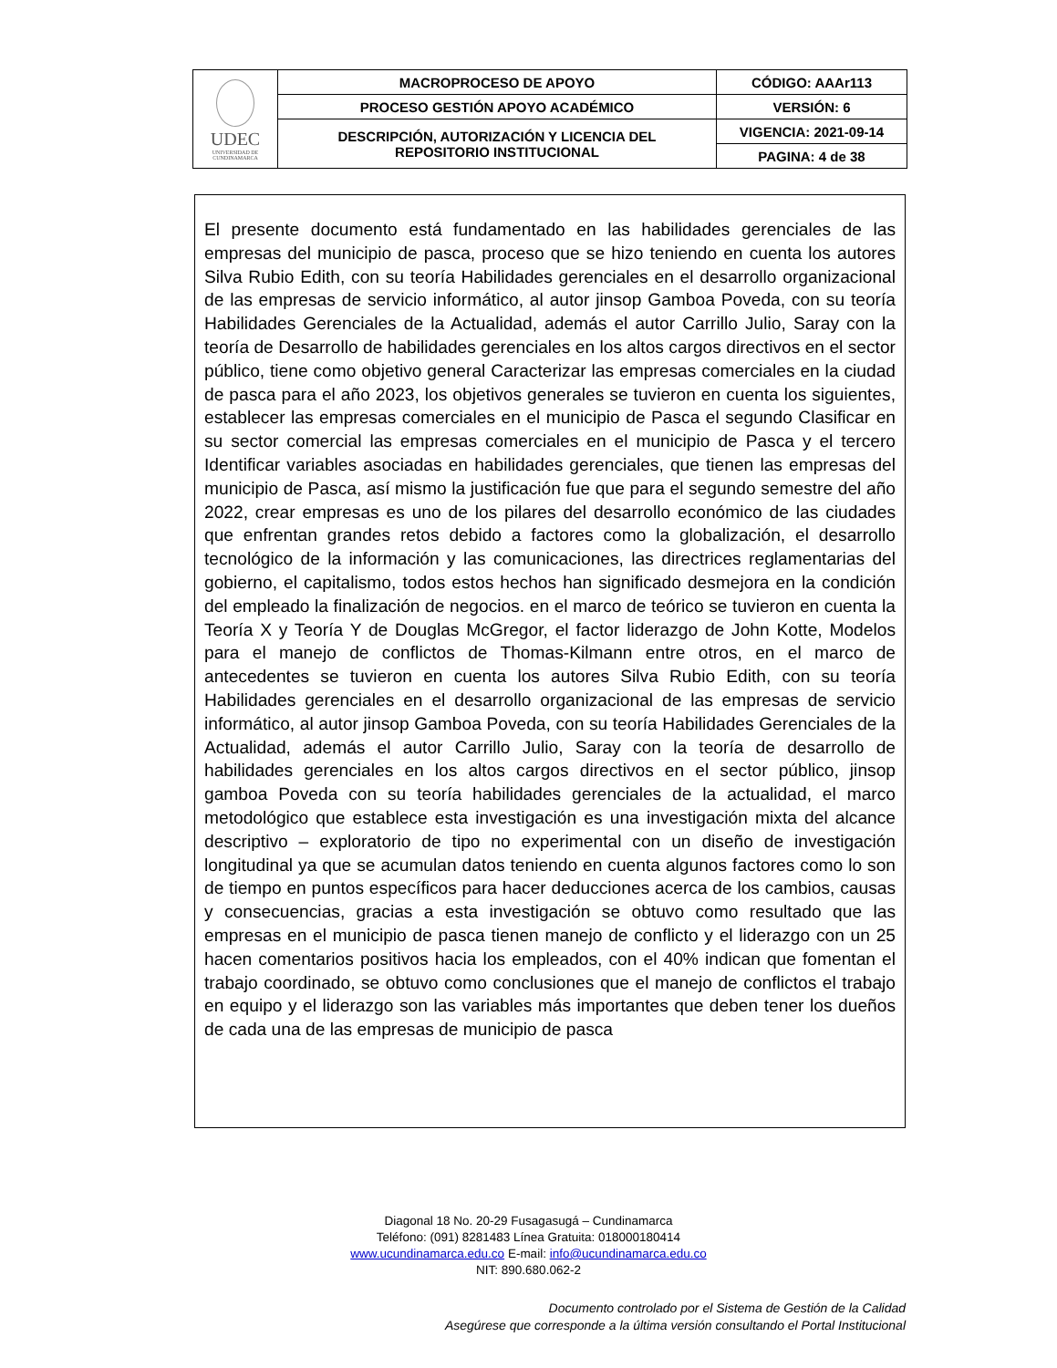| UDEC UNIVERSIDAD DE CUNDINAMARCA | MACROPROCESO DE APOYO | CÓDIGO: AAAr113 |
| | PROCESO GESTIÓN APOYO ACADÉMICO | VERSIÓN: 6 |
| | DESCRIPCIÓN, AUTORIZACIÓN Y LICENCIA DEL REPOSITORIO INSTITUCIONAL | VIGENCIA: 2021-09-14 |
| | | PAGINA: 4 de 38 |
El presente documento está fundamentado en las habilidades gerenciales de las empresas del municipio de pasca, proceso que se hizo teniendo en cuenta los autores Silva Rubio Edith, con su teoría Habilidades gerenciales en el desarrollo organizacional de las empresas de servicio informático, al autor jinsop Gamboa Poveda, con su teoría Habilidades Gerenciales de la Actualidad, además el autor Carrillo Julio, Saray con la teoría de Desarrollo de habilidades gerenciales en los altos cargos directivos en el sector público, tiene como objetivo general Caracterizar las empresas comerciales en la ciudad de pasca para el año 2023, los objetivos generales se tuvieron en cuenta los siguientes, establecer las empresas comerciales en el municipio de Pasca el segundo Clasificar en su sector comercial las empresas comerciales en el municipio de Pasca y el tercero Identificar variables asociadas en habilidades gerenciales, que tienen las empresas del municipio de Pasca, así mismo la justificación fue que para el segundo semestre del año 2022, crear empresas es uno de los pilares del desarrollo económico de las ciudades que enfrentan grandes retos debido a factores como la globalización, el desarrollo tecnológico de la información y las comunicaciones, las directrices reglamentarias del gobierno, el capitalismo, todos estos hechos han significado desmejora en la condición del empleado la finalización de negocios. en el marco de teórico se tuvieron en cuenta la Teoría X y Teoría Y de Douglas McGregor, el factor liderazgo de John Kotte, Modelos para el manejo de conflictos de Thomas-Kilmann entre otros, en el marco de antecedentes se tuvieron en cuenta los autores Silva Rubio Edith, con su teoría Habilidades gerenciales en el desarrollo organizacional de las empresas de servicio informático, al autor jinsop Gamboa Poveda, con su teoría Habilidades Gerenciales de la Actualidad, además el autor Carrillo Julio, Saray con la teoría de desarrollo de habilidades gerenciales en los altos cargos directivos en el sector público, jinsop gamboa Poveda con su teoría habilidades gerenciales de la actualidad, el marco metodológico que establece esta investigación es una investigación mixta del alcance descriptivo – exploratorio de tipo no experimental con un diseño de investigación longitudinal ya que se acumulan datos teniendo en cuenta algunos factores como lo son de tiempo en puntos específicos para hacer deducciones acerca de los cambios, causas y consecuencias, gracias a esta investigación se obtuvo como resultado que las empresas en el municipio de pasca tienen manejo de conflicto y el liderazgo con un 25 hacen comentarios positivos hacia los empleados, con el 40% indican que fomentan el trabajo coordinado, se obtuvo como conclusiones que el manejo de conflictos el trabajo en equipo y el liderazgo son las variables más importantes que deben tener los dueños de cada una de las empresas de municipio de pasca
Diagonal 18 No. 20-29 Fusagasugá – Cundinamarca
Teléfono: (091) 8281483 Línea Gratuita: 018000180414
www.ucundinamarca.edu.co E-mail: info@ucundinamarca.edu.co
NIT: 890.680.062-2
Documento controlado por el Sistema de Gestión de la Calidad
Asegúrese que corresponde a la última versión consultando el Portal Institucional